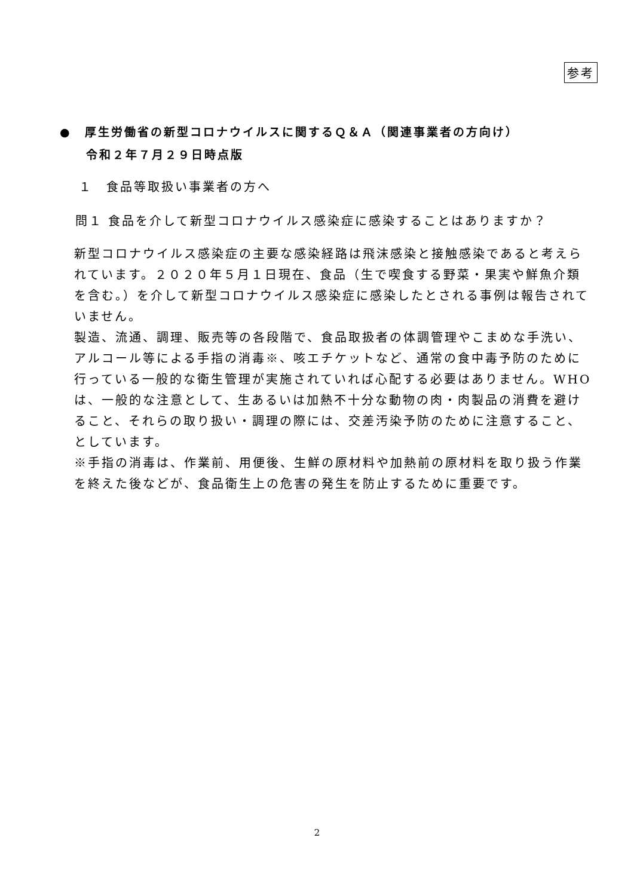参考
●　厚生労働省の新型コロナウイルスに関するＱ＆Ａ（関連事業者の方向け）
　　令和２年７月２９日時点版
１　食品等取扱い事業者の方へ
問１ 食品を介して新型コロナウイルス感染症に感染することはありますか？
新型コロナウイルス感染症の主要な感染経路は飛沫感染と接触感染であると考えられています。２０２０年５月１日現在、食品（生で喫食する野菜・果実や鮮魚介類を含む。）を介して新型コロナウイルス感染症に感染したとされる事例は報告されていません。
製造、流通、調理、販売等の各段階で、食品取扱者の体調管理やこまめな手洗い、アルコール等による手指の消毒※、咳エチケットなど、通常の食中毒予防のために行っている一般的な衛生管理が実施されていれば心配する必要はありません。WHOは、一般的な注意として、生あるいは加熱不十分な動物の肉・肉製品の消費を避けること、それらの取り扱い・調理の際には、交差汚染予防のために注意すること、としています。
※手指の消毒は、作業前、用便後、生鮮の原材料や加熱前の原材料を取り扱う作業を終えた後などが、食品衛生上の危害の発生を防止するために重要です。
2